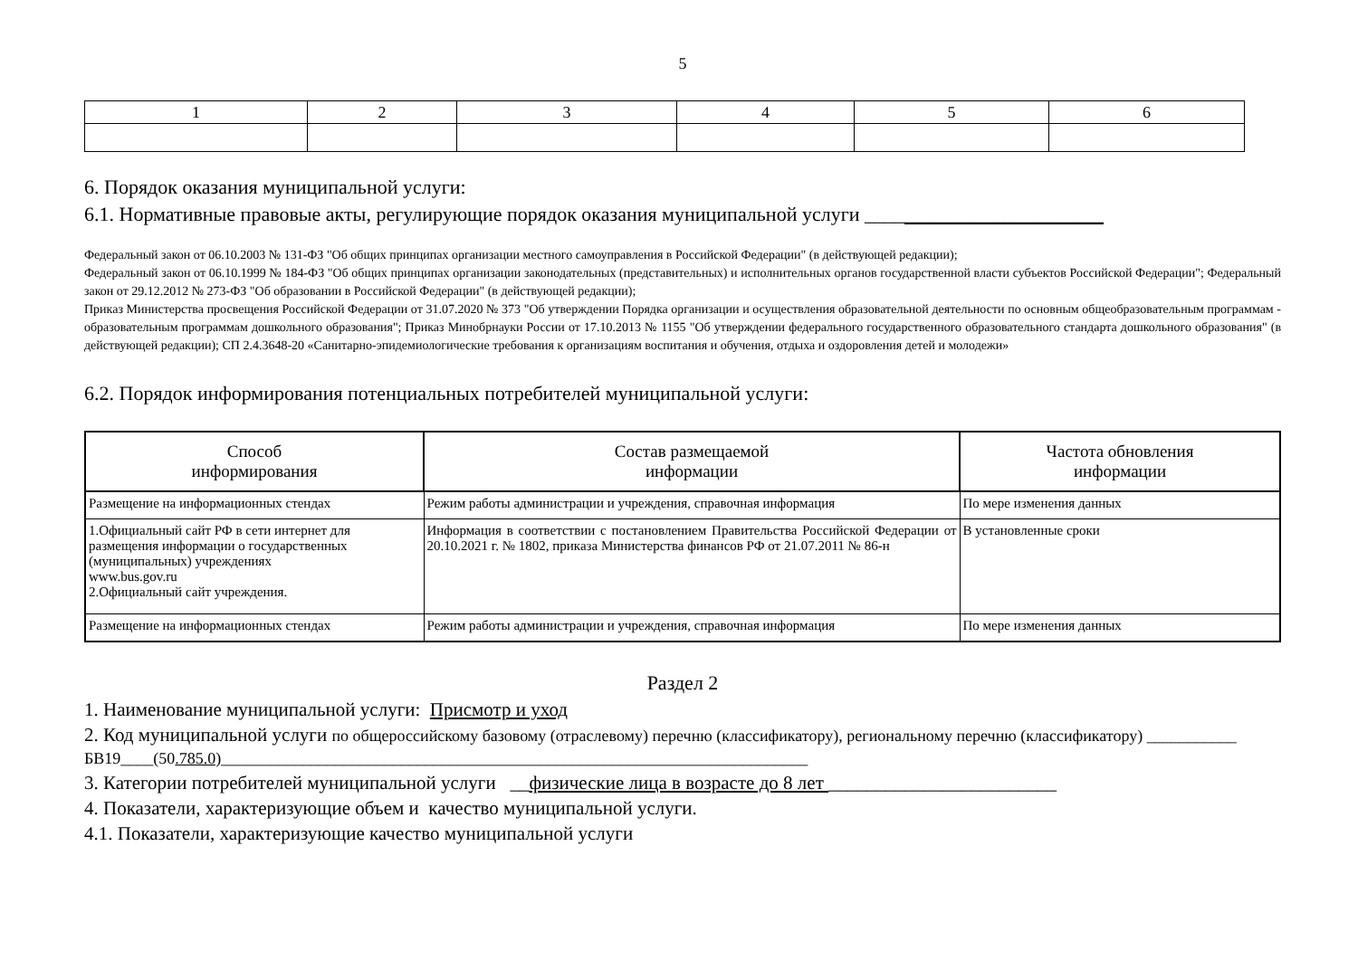5
| 1 | 2 | 3 | 4 | 5 | 6 |
6. Порядок оказания муниципальной услуги:
6.1. Нормативные правовые акты, регулирующие порядок оказания муниципальной услуги ________________________
Федеральный закон от 06.10.2003 № 131-ФЗ "Об общих принципах организации местного самоуправления в Российской Федерации" (в действующей редакции);
Федеральный закон от 06.10.1999 № 184-ФЗ "Об общих принципах организации законодательных (представительных) и исполнительных органов государственной власти субъектов Российской Федерации"; Федеральный закон от 29.12.2012 № 273-ФЗ "Об образовании в Российской Федерации" (в действующей редакции);
Приказ Министерства просвещения Российской Федерации от 31.07.2020 № 373 "Об утверждении Порядка организации и осуществления образовательной деятельности по основным общеобразовательным программам - образовательным программам дошкольного образования"; Приказ Минобрнауки России от 17.10.2013 № 1155 "Об утверждении федерального государственного образовательного стандарта дошкольного образования" (в действующей редакции); СП 2.4.3648-20 «Санитарно-эпидемиологические требования к организациям воспитания и обучения, отдыха и оздоровления детей и молодежи»
6.2. Порядок информирования потенциальных потребителей муниципальной услуги:
| Способ информирования | Состав размещаемой информации | Частота обновления информации |
| --- | --- | --- |
| Размещение на информационных стендах | Режим работы администрации и учреждения, справочная информация | По мере изменения данных |
| 1.Официальный сайт РФ в сети интернет для размещения информации о государственных (муниципальных) учреждениях www.bus.gov.ru 2.Официальный сайт учреждения. | Информация в соответствии с постановлением Правительства Российской Федерации от 20.10.2021 г. № 1802, приказа Министерства финансов РФ от 21.07.2011 № 86-н | В установленные сроки |
| Размещение на информационных стендах | Режим работы администрации и учреждения, справочная информация | По мере изменения данных |
Раздел 2
1. Наименование муниципальной услуги: Присмотр и уход
2. Код муниципальной услуги по общероссийскому базовому (отраслевому) перечню (классификатору), региональному перечню (классификатору) ___________ БВ19____(50.785.0)________________________________________________________________________
3. Категории потребителей муниципальной услуги __физические лица в возрасте до 8 лет ________________________
4. Показатели, характеризующие объем и качество муниципальной услуги.
4.1. Показатели, характеризующие качество муниципальной услуги